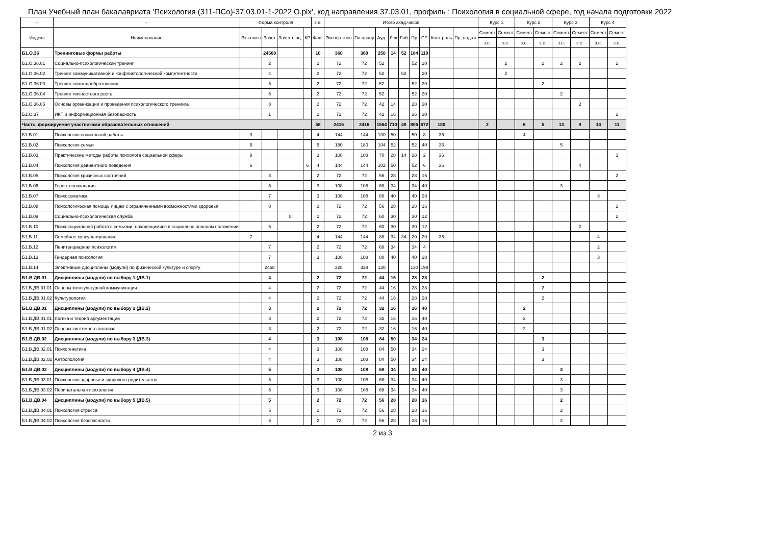План Учебный план бакалавриата 'Психология (311-ПСо)-37.03.01-1-2022 О.plx', код направления 37.03.01, профиль : Психология в социальной сфере, год начала подготовки 2022
| - | - | Форма контроля | | | | з.е. | Итого акад.часов | | | | | | | | | Курс 1 | | Курс 2 | | Курс 3 | | Курс 4 | |
| --- | --- | --- | --- | --- | --- | --- | --- | --- | --- | --- | --- | --- | --- | --- | --- | --- | --- | --- | --- | --- | --- | --- | --- |
| Индекс | Наименование | Экза мен | Зачет | Зачет с оц. | КР | Факт | Экспер тное | По плану | Ауд. | Лек | Лаб | Пр | СР | Конт роль | Пр. подгот | Семест | Семест | Семест | Семест | Семест | Семест | Семест | Семест |
| | | | | | | | | | | | | | | | | з.е. | з.е. | з.е. | з.е. | з.е. | з.е. | з.е. | з.е. |
| Б1.О.36 | Тренинговые формы работы | | 24568 | | | 10 | 360 | 360 | 250 | 14 | 52 | 184 | 110 | | | | | | | | | | |
| Б1.О.36.01 | Социально-психологический тренинг | | 2 | | | 2 | 72 | 72 | 52 | | | 52 | 20 | | | | 2 | | 2 | 2 | 2 | | 2 |
| Б1.О.36.02 | Тренинг коммуникативной и конфликтологической компетентности | | 4 | | | 2 | 72 | 72 | 52 | | 52 | | 20 | | | | 2 | | | | | | |
| Б1.О.36.03 | Тренинг командообразования | | 5 | | | 2 | 72 | 72 | 52 | | | 52 | 20 | | | | | | 2 | | | | |
| Б1.О.36.04 | Тренинг личностного роста | | 6 | | | 2 | 72 | 72 | 52 | | | 52 | 20 | | | | | | | 2 | | | |
| Б1.О.36.05 | Основы организации и проведения психологического тренинга | | 8 | | | 2 | 72 | 72 | 42 | 14 | | 28 | 30 | | | | | | | | 2 | | |
| Б1.О.37 | ИКТ и информационная безопасность | | 1 | | | 2 | 72 | 72 | 42 | 16 | | 26 | 30 | | | | | | | | | | 2 |
| Часть, формируемая участниками образовательных отношений | | | | | | 58 | 2416 | 2416 | 1564 | 710 | 48 | 806 | 672 | 180 | | 2 | | 6 | 5 | 13 | 9 | 14 | 11 |
| Б1.В.01 | Психология социальной работы | 3 | | | | 4 | 144 | 144 | 100 | 50 | | 50 | 8 | 36 | | | | 4 | | | | | |
| Б1.В.02 | Психология семьи | 5 | | | | 5 | 180 | 180 | 104 | 52 | | 52 | 40 | 36 | | | | | | 5 | | | |
| Б1.В.03 | Практические методы работы психолога социальной сферы | 8 | | | | 3 | 108 | 108 | 70 | 28 | 14 | 28 | 2 | 36 | | | | | | | | | 3 |
| Б1.В.04 | Психология девиантного поведения | 6 | | | 6 | 4 | 144 | 144 | 102 | 50 | | 52 | 6 | 36 | | | | | | | 4 | | |
| Б1.В.05 | Психология кризисных состояний | | 8 | | | 2 | 72 | 72 | 56 | 28 | | 28 | 16 | | | | | | | | | | 2 |
| Б1.В.06 | Геронтопсихология | | 5 | | | 3 | 108 | 108 | 68 | 34 | | 34 | 40 | | | | | | | 3 | | | |
| Б1.В.07 | Психосоматика | | 7 | | | 3 | 108 | 108 | 80 | 40 | | 40 | 28 | | | | | | | | | 3 | |
| Б1.В.08 | Психологическая помощь лицам с ограниченными возможностями здоровья | | 8 | | | 2 | 72 | 72 | 56 | 28 | | 28 | 16 | | | | | | | | | | 2 |
| Б1.В.09 | Социально-психологическая служба | | | 8 | | 2 | 72 | 72 | 60 | 30 | | 30 | 12 | | | | | | | | | | 2 |
| Б1.В.10 | Психосоциальная работа с семьями, находящимися в социально опасном положении | | 6 | | | 2 | 72 | 72 | 60 | 30 | | 30 | 12 | | | | | | | | 2 | | |
| Б1.В.11 | Семейное консультирование | 7 | | | | 4 | 144 | 144 | 88 | 34 | 34 | 20 | 20 | 36 | | | | | | | | 4 | |
| Б1.В.12 | Пенитенциарная психология | | 7 | | | 2 | 72 | 72 | 68 | 34 | | 34 | 4 | | | | | | | | | 2 | |
| Б1.В.13 | Гендерная психология | | 7 | | | 3 | 108 | 108 | 80 | 40 | | 40 | 28 | | | | | | | | | 3 | |
| Б1.В.14 | Элективные дисциплины (модули) по физической культуре и спорту | | 2468 | | | | 328 | 328 | 130 | | | 130 | 198 | | | | | | | | | | |
| Б1.В.ДВ.01 | Дисциплины (модули) по выбору 1 (ДВ.1) | | 4 | | | 2 | 72 | 72 | 44 | 16 | | 28 | 28 | | | | | | 2 | | | | |
| Б1.В.ДВ.01.01 | Основы межкультурной коммуникации | | 4 | | | 2 | 72 | 72 | 44 | 16 | | 28 | 28 | | | | | | 2 | | | | |
| Б1.В.ДВ.01.02 | Культурология | | 4 | | | 2 | 72 | 72 | 44 | 16 | | 28 | 28 | | | | | | 2 | | | | |
| Б1.В.ДВ.01 | Дисциплины (модули) по выбору 2 (ДВ.2) | | 3 | | | 2 | 72 | 72 | 32 | 16 | | 16 | 40 | | | | | 2 | | | | | |
| Б1.В.ДВ.01.01 | Логика и теория аргументации | | 3 | | | 2 | 72 | 72 | 32 | 16 | | 16 | 40 | | | | | 2 | | | | | |
| Б1.В.ДВ.01.02 | Основы системного анализа | | 3 | | | 2 | 72 | 72 | 32 | 16 | | 16 | 40 | | | | | 2 | | | | | |
| Б1.В.ДВ.02 | Дисциплины (модули) по выбору 3 (ДВ.3) | | 4 | | | 3 | 108 | 108 | 84 | 50 | | 34 | 24 | | | | | | 3 | | | | |
| Б1.В.ДВ.02.01 | Психогенетика | | 4 | | | 3 | 108 | 108 | 84 | 50 | | 34 | 24 | | | | | | 3 | | | | |
| Б1.В.ДВ.02.02 | Антропология | | 4 | | | 3 | 108 | 108 | 84 | 50 | | 34 | 24 | | | | | | 3 | | | | |
| Б1.В.ДВ.03 | Дисциплины (модули) по выбору 4 (ДВ.4) | | 5 | | | 3 | 108 | 108 | 68 | 34 | | 34 | 40 | | | | | | | 3 | | | |
| Б1.В.ДВ.03.01 | Психология здоровья и здорового родительства | | 5 | | | 3 | 108 | 108 | 68 | 34 | | 34 | 40 | | | | | | | 3 | | | |
| Б1.В.ДВ.03.02 | Перинатальная психология | | 5 | | | 3 | 108 | 108 | 68 | 34 | | 34 | 40 | | | | | | | 3 | | | |
| Б1.В.ДВ.04 | Дисциплины (модули) по выбору 5 (ДВ.5) | | 5 | | | 2 | 72 | 72 | 56 | 28 | | 28 | 16 | | | | | | | 2 | | | |
| Б1.В.ДВ.04.01 | Психология стресса | | 5 | | | 2 | 72 | 72 | 56 | 28 | | 28 | 16 | | | | | | | 2 | | | |
| Б1.В.ДВ.04.02 | Психология безопасности | | 5 | | | 2 | 72 | 72 | 56 | 28 | | 28 | 16 | | | | | | | 2 | | | |
2 из 3